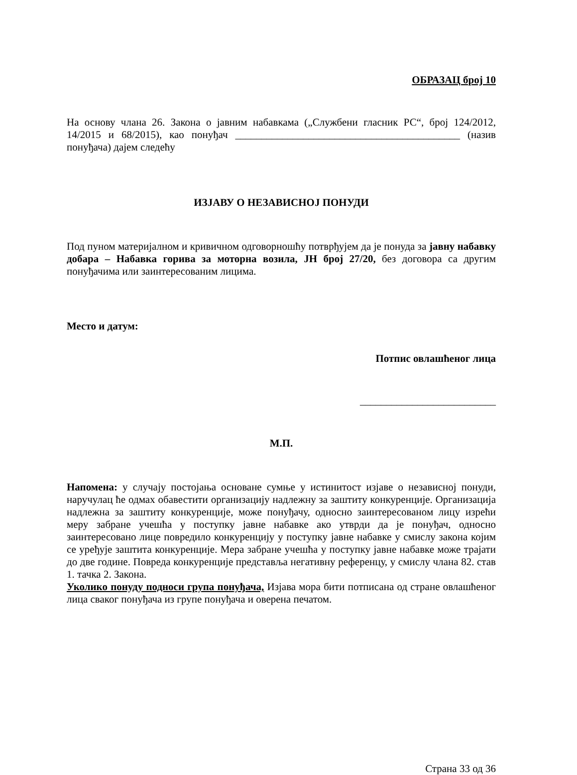ОБРАЗАЦ број 10
На основу члана 26. Закона о јавним набавкама („Службени гласник РС“, број 124/2012, 14/2015 и 68/2015), као понуђач ___________________________________________ (назив понуђача) дајем следећу
ИЗЈАВУ О НЕЗАВИСНОЈ ПОНУДИ
Под пуном материјалном и кривичном одговорношћу потврђујем да је понуда за јавну набавку добара – Набавка горива за моторна возила, ЈН број 27/20, без договора са другим понуђачима или заинтересованим лицима.
Место и датум:
Потпис овлашћеног лица
__________________________
М.П.
Напомена: у случају постојања основане сумње у истинитост изјаве о независној понуди, наручулац ће одмах обавестити организацију надлежну за заштиту конкуренције. Организација надлежна за заштиту конкуренције, може понуђачу, односно заинтересованом лицу изрећи меру забране учешћа у поступку јавне набавке ако утврди да је понуђач, односно заинтересовано лице повредило конкуренцију у поступку јавне набавке у смислу закона којим се уређује заштита конкуренције. Мера забране учешћа у поступку јавне набавке може трајати до две године. Повреда конкуренције представља негативну референцу, у смислу члана 82. став 1. тачка 2. Закона.
Уколико понуду подноси група понуђача, Изјава мора бити потписана од стране овлашћеног лица сваког понуђача из групе понуђача и оверена печатом.
Страна 33 од 36